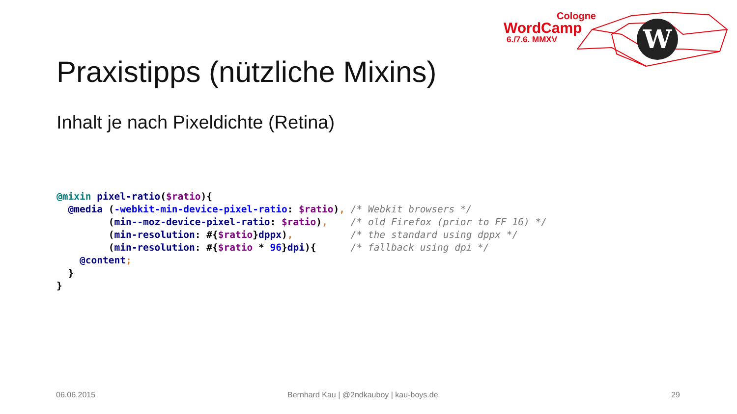W
Cologne
WordCamp
6./7.6. MMXV
Praxistipps (nützliche Mixins)
Inhalt je nach Pixeldichte (Retina)
@mixin pixel-ratio($ratio){
  @media (-webkit-min-device-pixel-ratio: $ratio), /* Webkit browsers */
         (min--moz-device-pixel-ratio: $ratio),    /* old Firefox (prior to FF 16) */
         (min-resolution: #{$ratio}dppx),          /* the standard using dppx */
         (min-resolution: #{$ratio * 96}dpi){      /* fallback using dpi */
    @content;
  }
}
06.06.2015
Bernhard Kau | @2ndkauboy | kau-boys.de
29